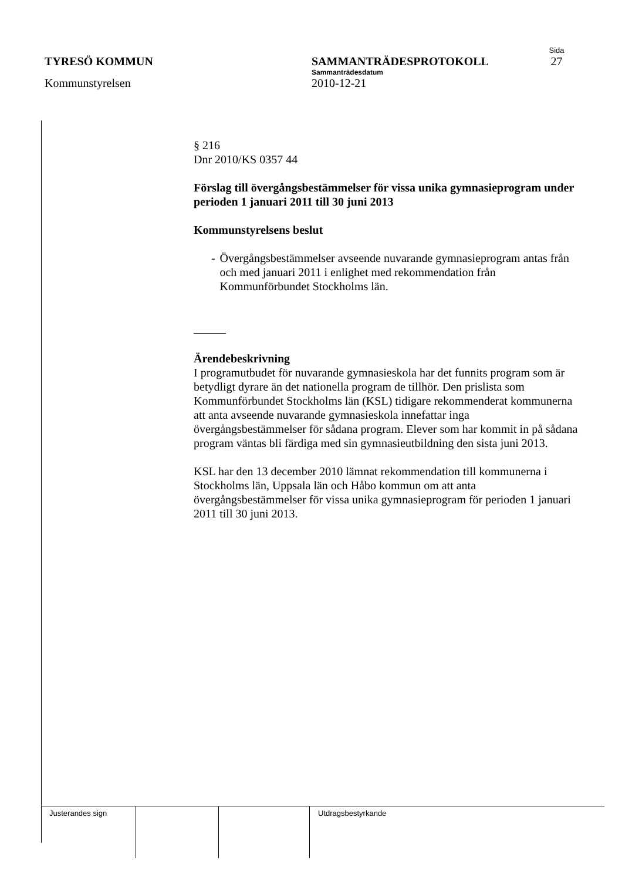Sida
TYRESÖ KOMMUN SAMMANTRÄDESPROTOKOLL 27
Sammanträdesdatum
Kommunstyrelsen 2010-12-21
§ 216
Dnr 2010/KS 0357 44
Förslag till övergångsbestämmelser för vissa unika gymnasieprogram under perioden 1 januari 2011 till 30 juni 2013
Kommunstyrelsens beslut
- Övergångsbestämmelser avseende nuvarande gymnasieprogram antas från och med januari 2011 i enlighet med rekommendation från Kommunförbundet Stockholms län.
Ärendebeskrivning
I programutbudet för nuvarande gymnasieskola har det funnits program som är betydligt dyrare än det nationella program de tillhör. Den prislista som Kommunförbundet Stockholms län (KSL) tidigare rekommenderat kommunerna att anta avseende nuvarande gymnasieskola innefattar inga övergångsbestämmelser för sådana program. Elever som har kommit in på sådana program väntas bli färdiga med sin gymnasieutbildning den sista juni 2013.
KSL har den 13 december 2010 lämnat rekommendation till kommunerna i Stockholms län, Uppsala län och Håbo kommun om att anta övergångsbestämmelser för vissa unika gymnasieprogram för perioden 1 januari 2011 till 30 juni 2013.
| Justerandes sign | | | Utdragsbestyrkande |